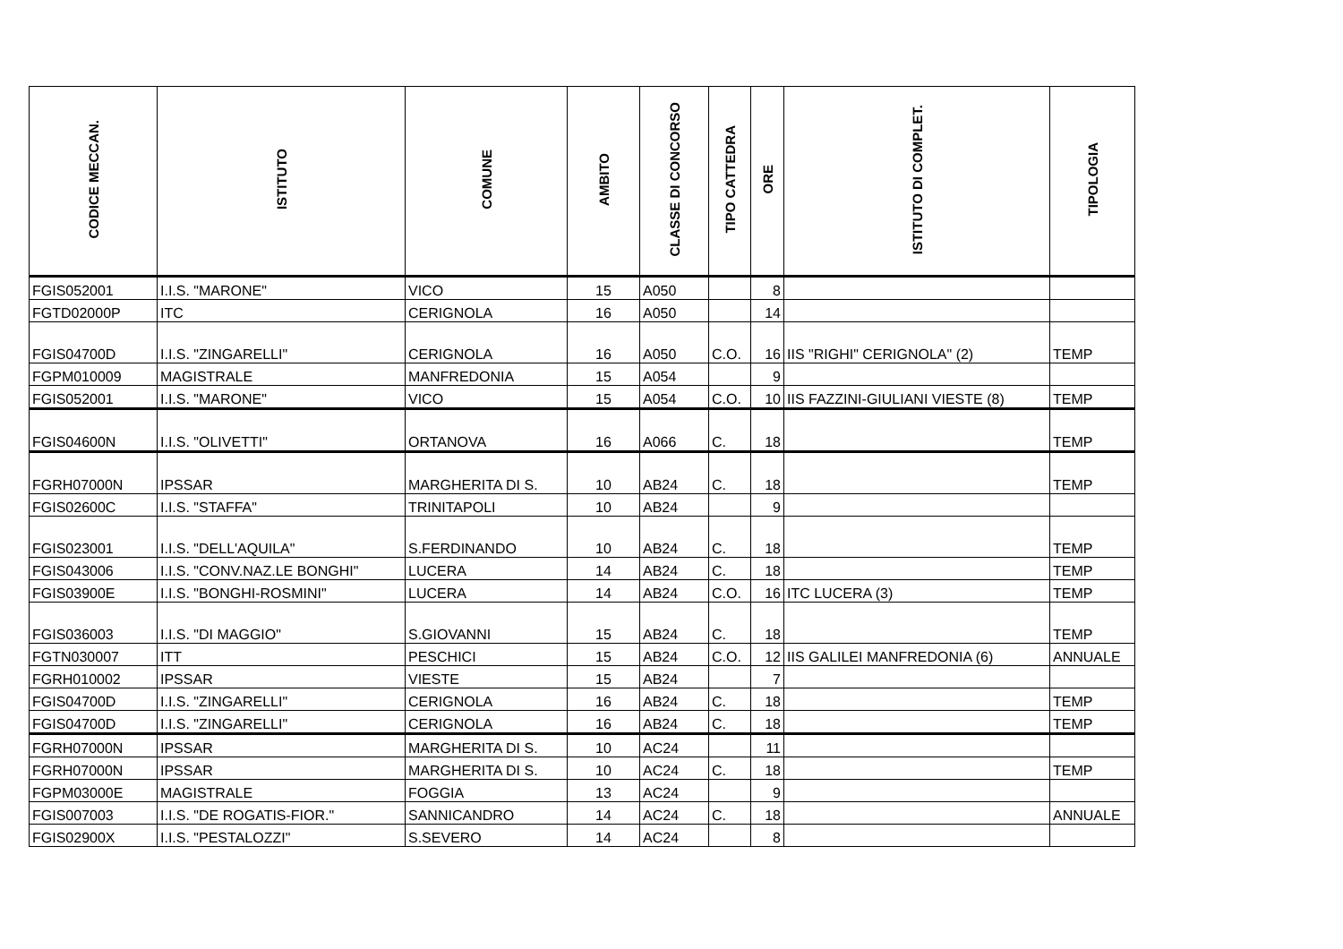| CODICE MECCAN. | ISTITUTO | COMUNE | AMBITO | CLASSE DI CONCORSO | TIPO CATTEDRA | ORE | ISTITUTO DI COMPLET. | TIPOLOGIA |
| --- | --- | --- | --- | --- | --- | --- | --- | --- |
| FGIS052001 | I.I.S. "MARONE" | VICO | 15 | A050 | | 8 | | |
| FGTD02000P | ITC | CERIGNOLA | 16 | A050 | | 14 | | |
| FGIS04700D | I.I.S. "ZINGARELLI" | CERIGNOLA | 16 | A050 | C.O. | 16 | IIS "RIGHI" CERIGNOLA" (2) | TEMP |
| FGPM010009 | MAGISTRALE | MANFREDONIA | 15 | A054 | | 9 | | |
| FGIS052001 | I.I.S. "MARONE" | VICO | 15 | A054 | C.O. | 10 | IIS FAZZINI-GIULIANI VIESTE (8) | TEMP |
| FGIS04600N | I.I.S. "OLIVETTI" | ORTANOVA | 16 | A066 | C. | 18 | | TEMP |
| FGRH07000N | IPSSAR | MARGHERITA DI S. | 10 | AB24 | C. | 18 | | TEMP |
| FGIS02600C | I.I.S. "STAFFA" | TRINITAPOLI | 10 | AB24 | | 9 | | |
| FGIS023001 | I.I.S. "DELL'AQUILA" | S.FERDINANDO | 10 | AB24 | C. | 18 | | TEMP |
| FGIS043006 | I.I.S. "CONV.NAZ.LE BONGHI" | LUCERA | 14 | AB24 | C. | 18 | | TEMP |
| FGIS03900E | I.I.S. "BONGHI-ROSMINI" | LUCERA | 14 | AB24 | C.O. | 16 | ITC LUCERA (3) | TEMP |
| FGIS036003 | I.I.S. "DI MAGGIO" | S.GIOVANNI | 15 | AB24 | C. | 18 | | TEMP |
| FGTN030007 | ITT | PESCHICI | 15 | AB24 | C.O. | 12 | IIS GALILEI MANFREDONIA (6) | ANNUALE |
| FGRH010002 | IPSSAR | VIESTE | 15 | AB24 | | 7 | | |
| FGIS04700D | I.I.S. "ZINGARELLI" | CERIGNOLA | 16 | AB24 | C. | 18 | | TEMP |
| FGIS04700D | I.I.S. "ZINGARELLI" | CERIGNOLA | 16 | AB24 | C. | 18 | | TEMP |
| FGRH07000N | IPSSAR | MARGHERITA DI S. | 10 | AC24 | | 11 | | |
| FGRH07000N | IPSSAR | MARGHERITA DI S. | 10 | AC24 | C. | 18 | | TEMP |
| FGPM03000E | MAGISTRALE | FOGGIA | 13 | AC24 | | 9 | | |
| FGIS007003 | I.I.S. "DE ROGATIS-FIOR." | SANNICANDRO | 14 | AC24 | C. | 18 | | ANNUALE |
| FGIS02900X | I.I.S. "PESTALOZZI" | S.SEVERO | 14 | AC24 | | 8 | | |